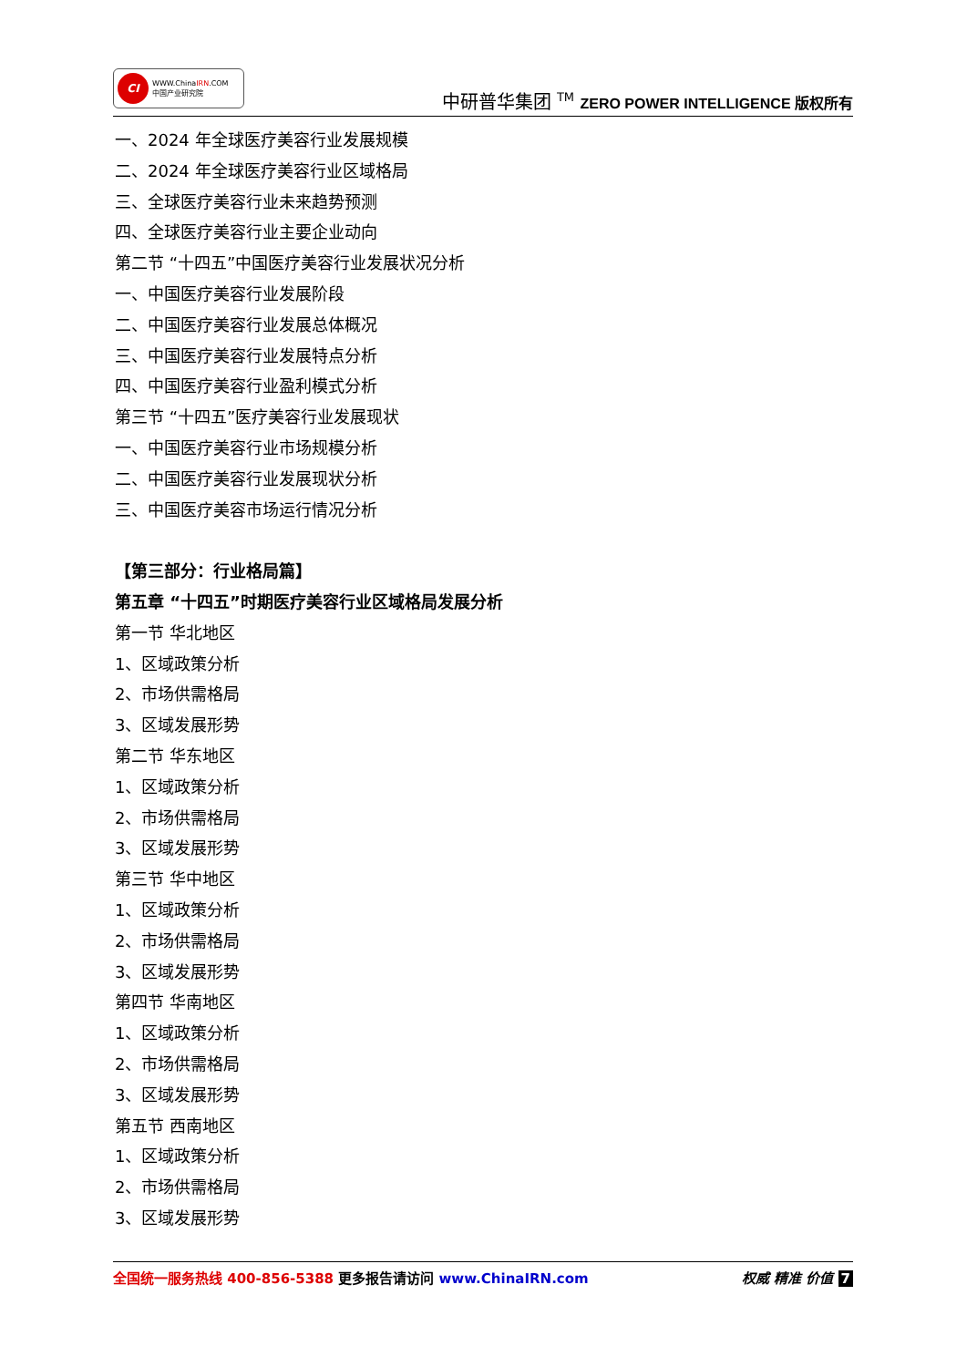CI
WWW.ChinaIRN.COM
中国产业研究院
中研普华集团 <sup>TM</sup> ZERO POWER INTELLIGENCE 版权所有
一、2024 年全球医疗美容行业发展规模
二、2024 年全球医疗美容行业区域格局
三、全球医疗美容行业未来趋势预测
四、全球医疗美容行业主要企业动向
第二节 “十四五”中国医疗美容行业发展状况分析
一、中国医疗美容行业发展阶段
二、中国医疗美容行业发展总体概况
三、中国医疗美容行业发展特点分析
四、中国医疗美容行业盈利模式分析
第三节 “十四五”医疗美容行业发展现状
一、中国医疗美容行业市场规模分析
二、中国医疗美容行业发展现状分析
三、中国医疗美容市场运行情况分析
【第三部分：行业格局篇】
第五章 “十四五”时期医疗美容行业区域格局发展分析
第一节 华北地区
1、区域政策分析
2、市场供需格局
3、区域发展形势
第二节 华东地区
1、区域政策分析
2、市场供需格局
3、区域发展形势
第三节 华中地区
1、区域政策分析
2、市场供需格局
3、区域发展形势
第四节 华南地区
1、区域政策分析
2、市场供需格局
3、区域发展形势
第五节 西南地区
1、区域政策分析
2、市场供需格局
3、区域发展形势
全国统一服务热线 400-856-5388 更多报告请访问 www.ChinaIRN.com
权威 精准 价值 7